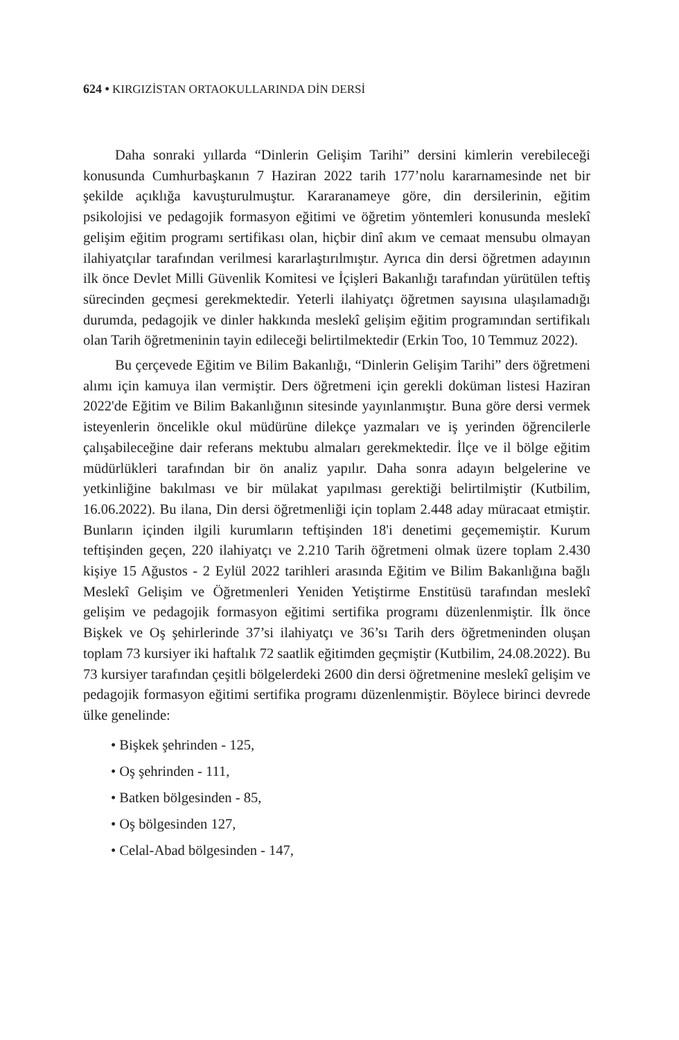624 • KIRGIZİSTAN ORTAOKULLARINDA DİN DERSİ
Daha sonraki yıllarda “Dinlerin Gelişim Tarihi” dersini kimlerin verebileceği konusunda Cumhurbaşkanın 7 Haziran 2022 tarih 177’nolu kararnamesinde net bir şekilde açıklığa kavuşturulmuştur. Kararanameye göre, din dersilerinin, eğitim psikolojisi ve pedagojik formasyon eğitimi ve öğretim yöntemleri konusunda meslekî gelişim eğitim programı sertifikası olan, hiçbir dinî akım ve cemaat mensubu olmayan ilahiyatçılar tarafından verilmesi kararlaştırılmıştır. Ayrıca din dersi öğretmen adayının ilk önce Devlet Milli Güvenlik Komitesi ve İçişleri Bakanlığı tarafından yürütülen teftiş sürecinden geçmesi gerekmektedir. Yeterli ilahiyatçı öğretmen sayısına ulaşılamadığı durumda, pedagojik ve dinler hakkında meslekî gelişim eğitim programından sertifikalı olan Tarih öğretmeninin tayin edileceği belirtilmektedir (Erkin Too, 10 Temmuz 2022).
Bu çerçevede Eğitim ve Bilim Bakanlığı, “Dinlerin Gelişim Tarihi” ders öğretmeni alımı için kamuya ilan vermiştir. Ders öğretmeni için gerekli doküman listesi Haziran 2022'de Eğitim ve Bilim Bakanlığının sitesinde yayınlanmıştır. Buna göre dersi vermek isteyenlerin öncelikle okul müdürüne dilekçe yazmaları ve iş yerinden öğrencilerle çalışabileceğine dair referans mektubu almaları gerekmektedir. İlçe ve il bölge eğitim müdürlükleri tarafından bir ön analiz yapılır. Daha sonra adayın belgelerine ve yetkinliğine bakılması ve bir mülakat yapılması gerektiği belirtilmiştir (Kutbilim, 16.06.2022). Bu ilana, Din dersi öğretmenliği için toplam 2.448 aday müracaat etmiştir. Bunların içinden ilgili kurumların teftişinden 18'i denetimi geçememiştir. Kurum teftişinden geçen, 220 ilahiyatçı ve 2.210 Tarih öğretmeni olmak üzere toplam 2.430 kişiye 15 Ağustos - 2 Eylül 2022 tarihleri arasında Eğitim ve Bilim Bakanlığına bağlı Meslekî Gelişim ve Öğretmenleri Yeniden Yetiştirme Enstitüsü tarafından meslekî gelişim ve pedagojik formasyon eğitimi sertifika programı düzenlenmiştir. İlk önce Bişkek ve Oş şehirlerinde 37’si ilahiyatçı ve 36’sı Tarih ders öğretmeninden oluşan toplam 73 kursiyer iki haftalık 72 saatlik eğitimden geçmiştir (Kutbilim, 24.08.2022). Bu 73 kursiyer tarafından çeşitli bölgelerdeki 2600 din dersi öğretmenine meslekî gelişim ve pedagojik formasyon eğitimi sertifika programı düzenlenmiştir. Böylece birinci devrede ülke genelinde:
• Bişkek şehrinden - 125,
• Oş şehrinden - 111,
• Batken bölgesinden - 85,
• Oş bölgesinden 127,
• Celal-Abad bölgesinden - 147,